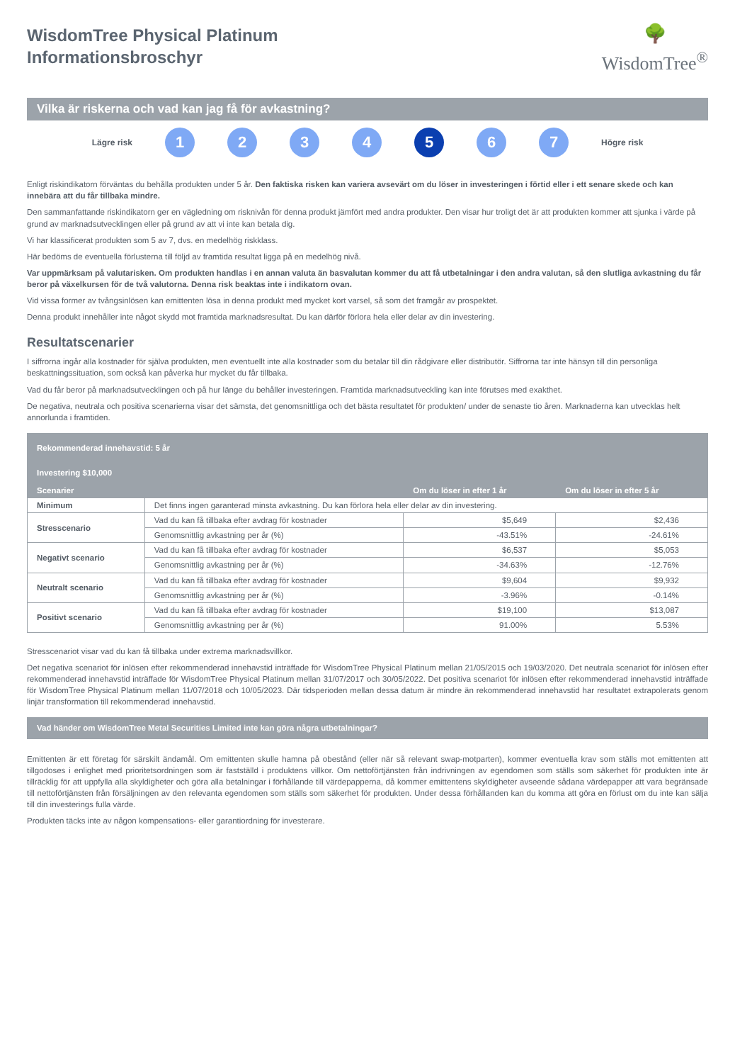WisdomTree Physical Platinum
Informationsbroschyr
🌳
WisdomTree<sup>®</sup>
Vilka är riskerna och vad kan jag få för avkastning?
Lägre risk
1 2 3 4 5 6 7
Högre risk
Enligt riskindikatorn förväntas du behålla produkten under 5 år. Den faktiska risken kan variera avsevärt om du löser in investeringen i förtid eller i ett senare skede och kan innebära att du får tillbaka mindre.
Den sammanfattande riskindikatorn ger en vägledning om risknivån för denna produkt jämfört med andra produkter. Den visar hur troligt det är att produkten kommer att sjunka i värde på grund av marknadsutvecklingen eller på grund av att vi inte kan betala dig.
Vi har klassificerat produkten som 5 av 7, dvs. en medelhög riskklass.
Här bedöms de eventuella förlusterna till följd av framtida resultat ligga på en medelhög nivå.
Var uppmärksam på valutarisken. Om produkten handlas i en annan valuta än basvalutan kommer du att få utbetalningar i den andra valutan, så den slutliga avkastning du får beror på växelkursen för de två valutorna. Denna risk beaktas inte i indikatorn ovan.
Vid vissa former av tvångsinlösen kan emittenten lösa in denna produkt med mycket kort varsel, så som det framgår av prospektet.
Denna produkt innehåller inte något skydd mot framtida marknadsresultat. Du kan därför förlora hela eller delar av din investering.
Resultatscenarier
I siffrorna ingår alla kostnader för själva produkten, men eventuellt inte alla kostnader som du betalar till din rådgivare eller distributör. Siffrorna tar inte hänsyn till din personliga beskattningssituation, som också kan påverka hur mycket du får tillbaka.
Vad du får beror på marknadsutvecklingen och på hur länge du behåller investeringen. Framtida marknadsutveckling kan inte förutses med exakthet.
De negativa, neutrala och positiva scenarierna visar det sämsta, det genomsnittliga och det bästa resultatet för produkten/ under de senaste tio åren. Marknaderna kan utvecklas helt annorlunda i framtiden.
| Rekommenderad innehavstid: 5 år | | | |
| --- | --- | --- | --- |
| Investering $10,000 | | | |
| Scenarier | | Om du löser in efter 1 år | Om du löser in efter 5 år |
| Minimum | Det finns ingen garanterad minsta avkastning. Du kan förlora hela eller delar av din investering. | | |
| Stresscenario | Vad du kan få tillbaka efter avdrag för kostnader | $5,649 | $2,436 |
| | Genomsnittlig avkastning per år (%) | -43.51% | -24.61% |
| Negativt scenario | Vad du kan få tillbaka efter avdrag för kostnader | $6,537 | $5,053 |
| | Genomsnittlig avkastning per år (%) | -34.63% | -12.76% |
| Neutralt scenario | Vad du kan få tillbaka efter avdrag för kostnader | $9,604 | $9,932 |
| | Genomsnittlig avkastning per år (%) | -3.96% | -0.14% |
| Positivt scenario | Vad du kan få tillbaka efter avdrag för kostnader | $19,100 | $13,087 |
| | Genomsnittlig avkastning per år (%) | 91.00% | 5.53% |
Stresscenariot visar vad du kan få tillbaka under extrema marknadsvillkor.
Det negativa scenariot för inlösen efter rekommenderad innehavstid inträffade för WisdomTree Physical Platinum mellan 21/05/2015 och 19/03/2020. Det neutrala scenariot för inlösen efter rekommenderad innehavstid inträffade för WisdomTree Physical Platinum mellan 31/07/2017 och 30/05/2022. Det positiva scenariot för inlösen efter rekommenderad innehavstid inträffade för WisdomTree Physical Platinum mellan 11/07/2018 och 10/05/2023. Där tidsperioden mellan dessa datum är mindre än rekommenderad innehavstid har resultatet extrapolerats genom linjär transformation till rekommenderad innehavstid.
Vad händer om WisdomTree Metal Securities Limited inte kan göra några utbetalningar?
Emittenten är ett företag för särskilt ändamål. Om emittenten skulle hamna på obestånd (eller när så relevant swap-motparten), kommer eventuella krav som ställs mot emittenten att tillgodoses i enlighet med prioritetsordningen som är fastställd i produktens villkor. Om nettoförtjänsten från indrivningen av egendomen som ställs som säkerhet för produkten inte är tillräcklig för att uppfylla alla skyldigheter och göra alla betalningar i förhållande till värdepapperna, då kommer emittentens skyldigheter avseende sådana värdepapper att vara begränsade till nettoförtjänsten från försäljningen av den relevanta egendomen som ställs som säkerhet för produkten. Under dessa förhållanden kan du komma att göra en förlust om du inte kan sälja till din investerings fulla värde.
Produkten täcks inte av någon kompensations- eller garantiordning för investerare.